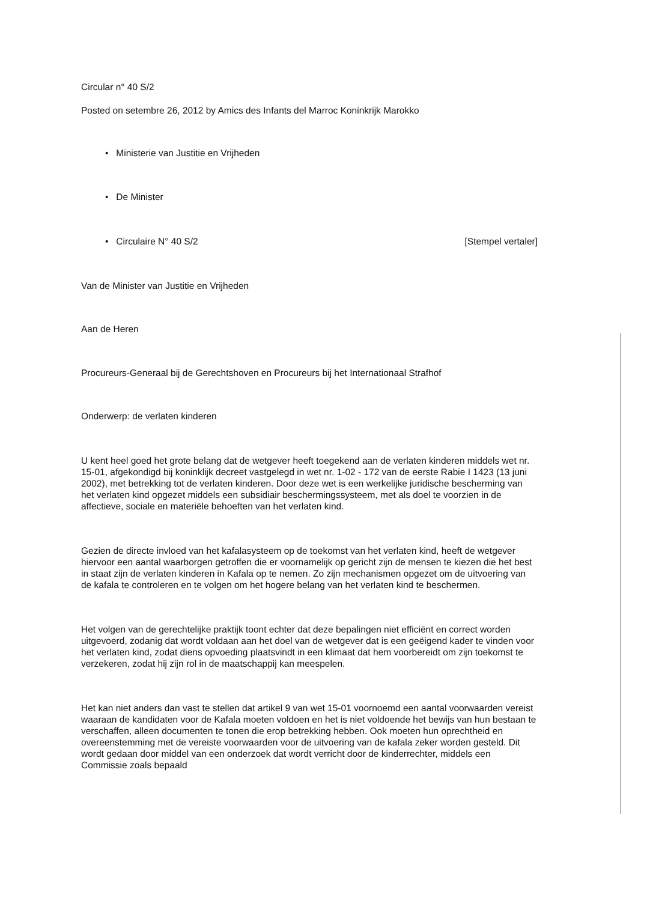Circular n° 40 S/2
Posted on setembre 26, 2012 by Amics des Infants del Marroc Koninkrijk Marokko
• Ministerie van Justitie en Vrijheden
• De Minister
• Circulaire N° 40 S/2 [Stempel vertaler]
Van de Minister van Justitie en Vrijheden
Aan de Heren
Procureurs-Generaal bij de Gerechtshoven en Procureurs bij het Internationaal Strafhof
Onderwerp: de verlaten kinderen
U kent heel goed het grote belang dat de wetgever heeft toegekend aan de verlaten kinderen middels wet nr. 15-01, afgekondigd bij koninklijk decreet vastgelegd in wet nr. 1-02 - 172 van de eerste Rabie I 1423 (13 juni 2002), met betrekking tot de verlaten kinderen. Door deze wet is een werkelijke juridische bescherming van het verlaten kind opgezet middels een subsidiair beschermingssysteem, met als doel te voorzien in de affectieve, sociale en materiële behoeften van het verlaten kind.
Gezien de directe invloed van het kafalasysteem op de toekomst van het verlaten kind, heeft de wetgever hiervoor een aantal waarborgen getroffen die er voornamelijk op gericht zijn de mensen te kiezen die het best in staat zijn de verlaten kinderen in Kafala op te nemen. Zo zijn mechanismen opgezet om de uitvoering van de kafala te controleren en te volgen om het hogere belang van het verlaten kind te beschermen.
Het volgen van de gerechtelijke praktijk toont echter dat deze bepalingen niet efficiënt en correct worden uitgevoerd, zodanig dat wordt voldaan aan het doel van de wetgever dat is een geëigend kader te vinden voor het verlaten kind, zodat diens opvoeding plaatsvindt in een klimaat dat hem voorbereidt om zijn toekomst te verzekeren, zodat hij zijn rol in de maatschappij kan meespelen.
Het kan niet anders dan vast te stellen dat artikel 9 van wet 15-01 voornoemd een aantal voorwaarden vereist waaraan de kandidaten voor de Kafala moeten voldoen en het is niet voldoende het bewijs van hun bestaan te verschaffen, alleen documenten te tonen die erop betrekking hebben. Ook moeten hun oprechtheid en overeenstemming met de vereiste voorwaarden voor de uitvoering van de kafala zeker worden gesteld. Dit wordt gedaan door middel van een onderzoek dat wordt verricht door de kinderrechter, middels een Commissie zoals bepaald